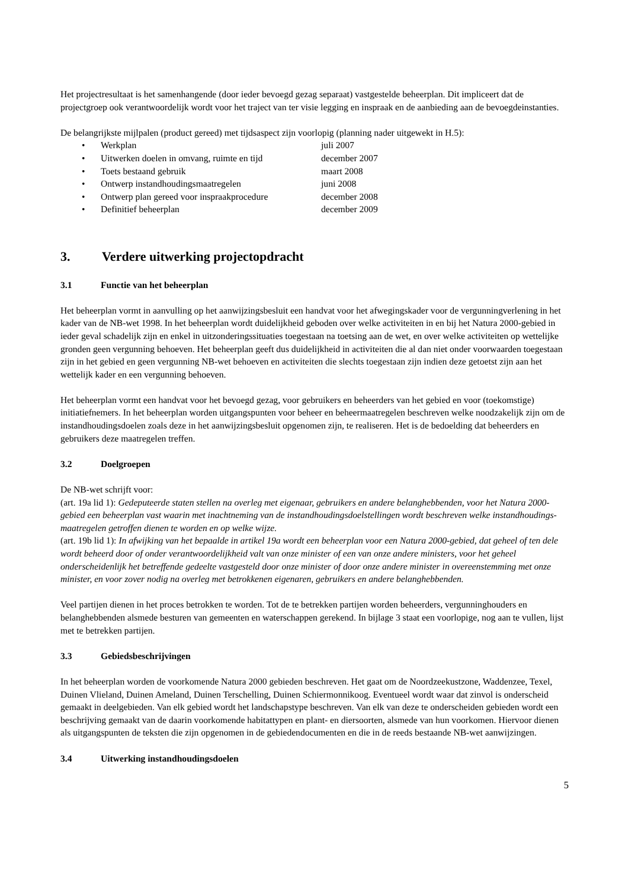Het projectresultaat is het samenhangende (door ieder bevoegd gezag separaat) vastgestelde beheerplan. Dit impliceert dat de projectgroep ook verantwoordelijk wordt voor het traject van ter visie legging en inspraak en de aanbieding aan de bevoegdeinstanties.
De belangrijkste mijlpalen (product gereed) met tijdsaspect zijn voorlopig (planning nader uitgewekt in H.5):
• Werkplan juli 2007
• Uitwerken doelen in omvang, ruimte en tijd december 2007
• Toets bestaand gebruik maart 2008
• Ontwerp instandhoudingsmaatregelen juni 2008
• Ontwerp plan gereed voor inspraakprocedure december 2008
• Definitief beheerplan december 2009
3. Verdere uitwerking projectopdracht
3.1 Functie van het beheerplan
Het beheerplan vormt in aanvulling op het aanwijzingsbesluit een handvat voor het afwegingskader voor de vergunningverlening in het kader van de NB-wet 1998. In het beheerplan wordt duidelijkheid geboden over welke activiteiten in en bij het Natura 2000-gebied in ieder geval schadelijk zijn en enkel in uitzonderingssituaties toegestaan na toetsing aan de wet, en over welke activiteiten op wettelijke gronden geen vergunning behoeven. Het beheerplan geeft dus duidelijkheid in activiteiten die al dan niet onder voorwaarden toegestaan zijn in het gebied en geen vergunning NB-wet behoeven en activiteiten die slechts toegestaan zijn indien deze getoetst zijn aan het wettelijk kader en een vergunning behoeven.
Het beheerplan vormt een handvat voor het bevoegd gezag, voor gebruikers en beheerders van het gebied en voor (toekomstige) initiatiefnemers. In het beheerplan worden uitgangspunten voor beheer en beheermaatregelen beschreven welke noodzakelijk zijn om de instandhoudingsdoelen zoals deze in het aanwijzingsbesluit opgenomen zijn, te realiseren. Het is de bedoelding dat beheerders en gebruikers deze maatregelen treffen.
3.2 Doelgroepen
De NB-wet schrijft voor:
(art. 19a lid 1): Gedeputeerde staten stellen na overleg met eigenaar, gebruikers en andere belanghebbenden, voor het Natura 2000-gebied een beheerplan vast waarin met inachtneming van de instandhoudingsdoelstellingen wordt beschreven welke instandhoudings-maatregelen getroffen dienen te worden en op welke wijze.
(art. 19b lid 1): In afwijking van het bepaalde in artikel 19a wordt een beheerplan voor een Natura 2000-gebied, dat geheel of ten dele wordt beheerd door of onder verantwoordelijkheid valt van onze minister of een van onze andere ministers, voor het geheel onderscheidenlijk het betreffende gedeelte vastgesteld door onze minister of door onze andere minister in overeenstemming met onze minister, en voor zover nodig na overleg met betrokkenen eigenaren, gebruikers en andere belanghebbenden.
Veel partijen dienen in het proces betrokken te worden. Tot de te betrekken partijen worden beheerders, vergunninghouders en belanghebbenden alsmede besturen van gemeenten en waterschappen gerekend. In bijlage 3 staat een voorlopige, nog aan te vullen, lijst met te betrekken partijen.
3.3 Gebiedsbeschrijvingen
In het beheerplan worden de voorkomende Natura 2000 gebieden beschreven. Het gaat om de Noordzeekustzone, Waddenzee, Texel, Duinen Vlieland, Duinen Ameland, Duinen Terschelling, Duinen Schiermonnikoog. Eventueel wordt waar dat zinvol is onderscheid gemaakt in deelgebieden. Van elk gebied wordt het landschapstype beschreven. Van elk van deze te onderscheiden gebieden wordt een beschrijving gemaakt van de daarin voorkomende habitattypen en plant- en diersoorten, alsmede van hun voorkomen. Hiervoor dienen als uitgangspunten de teksten die zijn opgenomen in de gebiedendocumenten en die in de reeds bestaande NB-wet aanwijzingen.
3.4 Uitwerking instandhoudingsdoelen
5